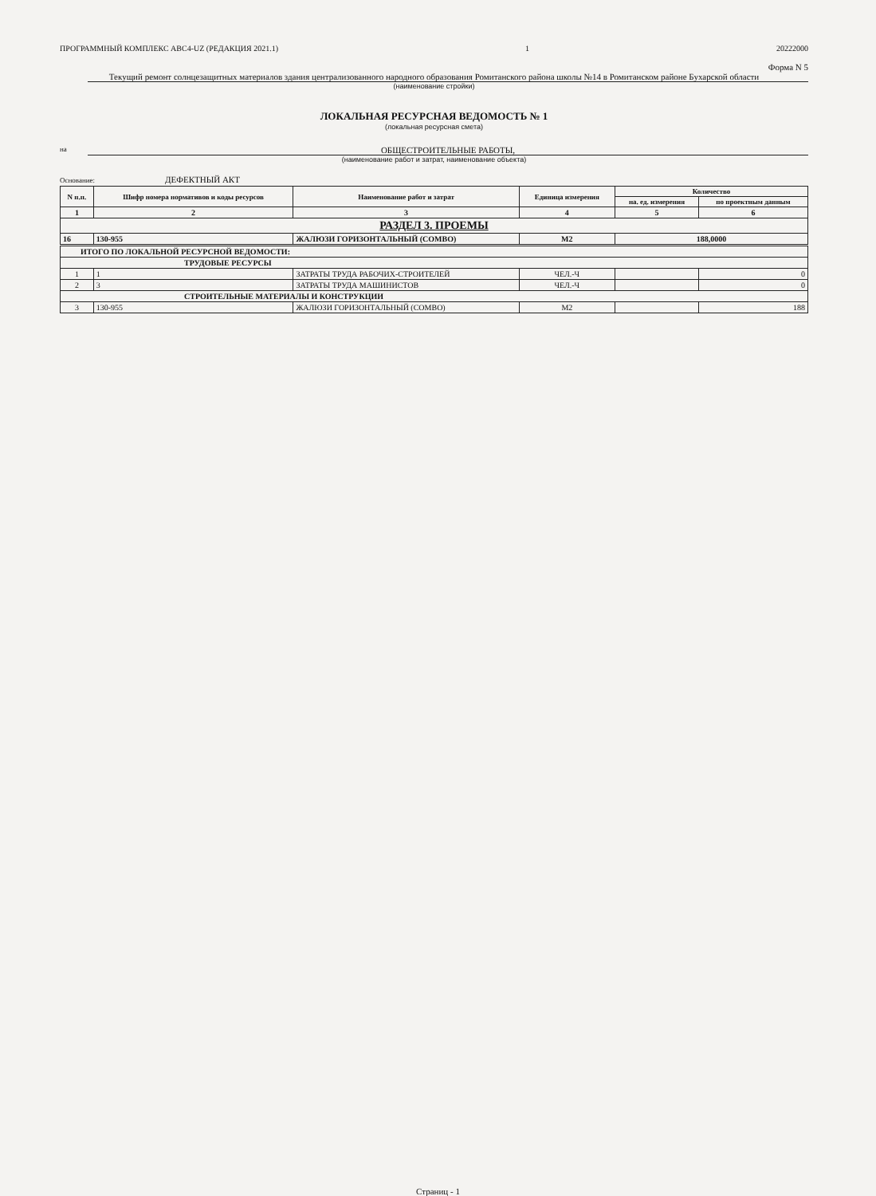ПРОГРАММНЫЙ КОМПЛЕКС АВС4-UZ (РЕДАКЦИЯ 2021.1) 1 20222000
Форма N 5
Текущий ремонт солнцезащитных материалов здания централизованного народного образования Ромитанского района школы №14 в Ромитанском районе Бухарской области
(наименование стройки)
ЛОКАЛЬНАЯ РЕСУРСНАЯ ВЕДОМОСТЬ № 1
(локальная ресурсная смета)
на ОБЩЕСТРОИТЕЛЬНЫЕ РАБОТЫ,
(наименование работ и затрат, наименование объекта)
Основание: ДЕФЕКТНЫЙ АКТ
| N п.п. | Шифр номера нормативов и коды ресурсов | Наименование работ и затрат | Единица измерения | Количество | |
| --- | --- | --- | --- | --- | --- |
| | | | | на. ед. измерения | по проектным данным |
| 1 | 2 | 3 | 4 | 5 | 6 |
| РАЗДЕЛ 3. ПРОЕМЫ | | | | | |
| 16 | 130-955 | ЖАЛЮЗИ ГОРИЗОНТАЛЬНЫЙ (СОМВО) | М2 | 188,0000 | |
| ИТОГО ПО ЛОКАЛЬНОЙ РЕСУРСНОЙ ВЕДОМОСТИ: | | | | | |
| ТРУДОВЫЕ РЕСУРСЫ | | | | | |
| 1 | 1 | ЗАТРАТЫ ТРУДА РАБОЧИХ-СТРОИТЕЛЕЙ | ЧЕЛ.-Ч | | 0 |
| 2 | 3 | ЗАТРАТЫ ТРУДА МАШИНИСТОВ | ЧЕЛ.-Ч | | 0 |
| СТРОИТЕЛЬНЫЕ МАТЕРИАЛЫ И КОНСТРУКЦИИ | | | | | |
| 3 | 130-955 | ЖАЛЮЗИ ГОРИЗОНТАЛЬНЫЙ (СОМВО) | М2 | | 188 |
Страниц - 1